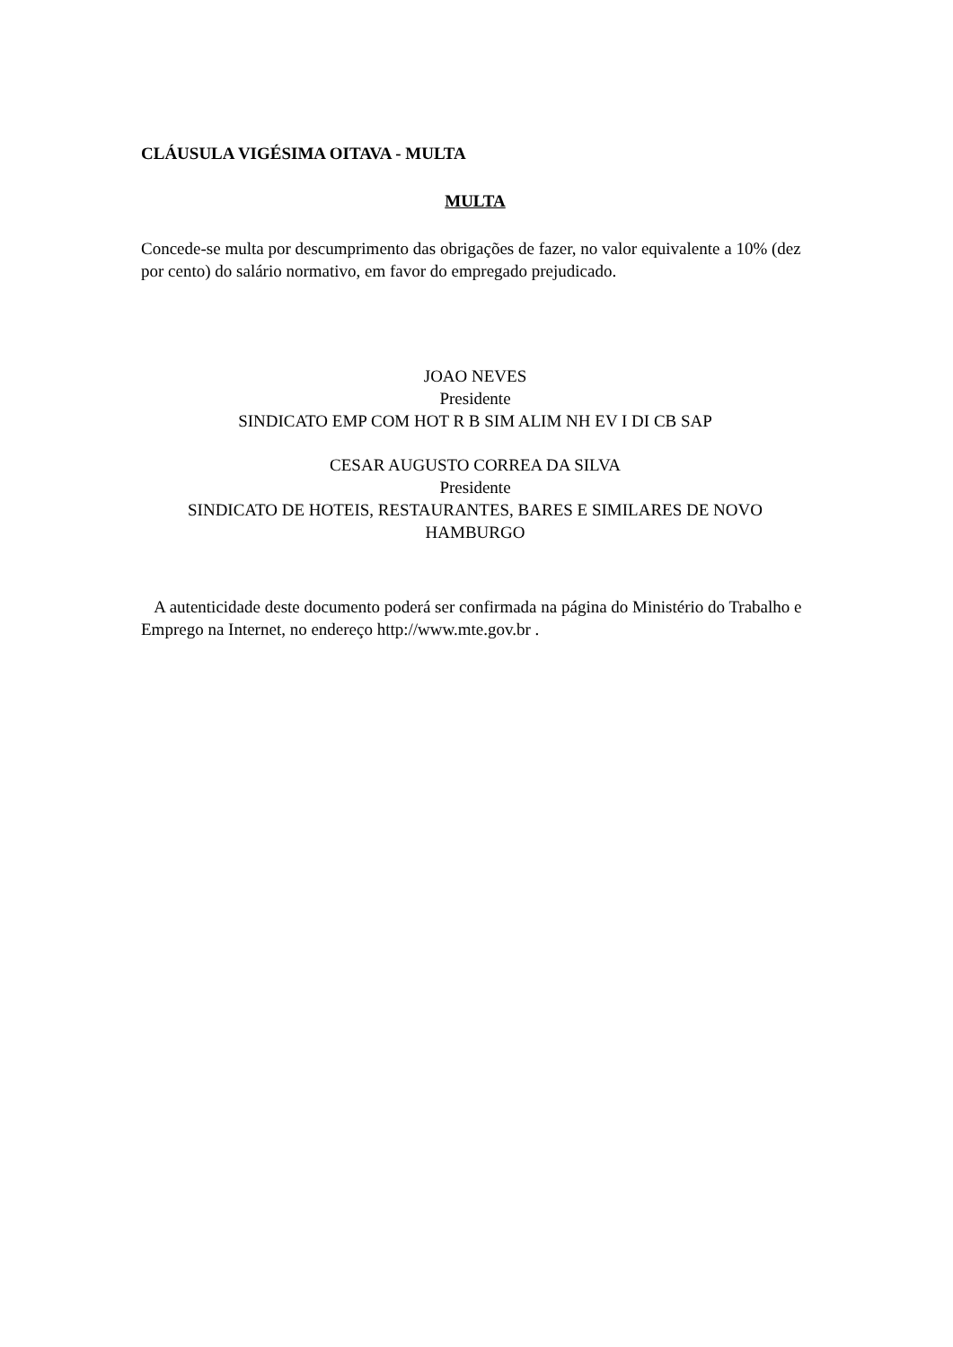CLÁUSULA VIGÉSIMA OITAVA - MULTA
MULTA
Concede-se multa por descumprimento das obrigações de fazer, no valor equivalente a 10% (dez por cento) do salário normativo, em favor do empregado prejudicado.
JOAO NEVES
Presidente
SINDICATO EMP COM HOT R B SIM ALIM NH EV I DI CB SAP
CESAR AUGUSTO CORREA DA SILVA
Presidente
SINDICATO DE HOTEIS, RESTAURANTES, BARES E SIMILARES DE NOVO HAMBURGO
A autenticidade deste documento poderá ser confirmada na página do Ministério do Trabalho e Emprego na Internet, no endereço http://www.mte.gov.br .